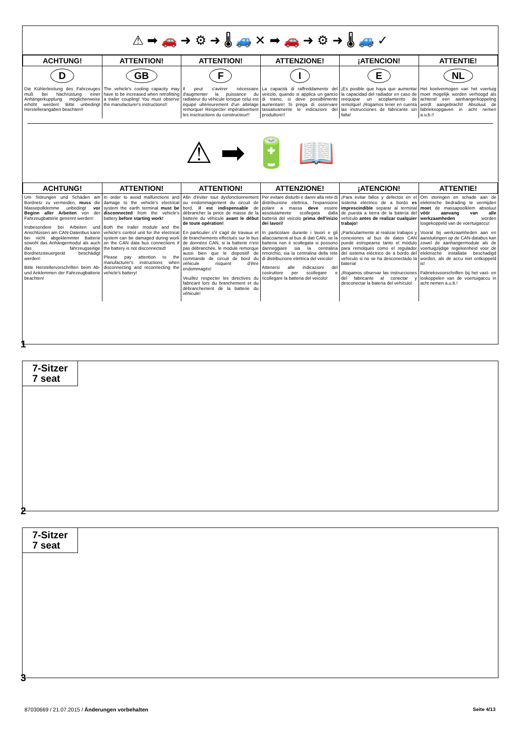⚠ ➡ 🚗 ➜ ⚙ ➜ 🌡 🚙 ✕ ➡ 🚗 ➜ ⚙ ➜ 🌡 🚙 ✓
| ACHTUNG! | ATTENTION! | ATTENTION! | ATTENZIONE! | ¡ATENCION! | ATTENTIE! |
| --- | --- | --- | --- | --- | --- |
| D | GB | F | I | E | NL |
| Die Kühlerleistung des Fahrzeuges muß bei Nachrüstung einer Anhängerkupplung möglicherweise erhöht werden! Bitte unbedingt Herstellerangaben beachten!! | The vehicle's cooling capacity may have to be increased when retrofitting a trailer coupling! You must observe the manufacturer's instructions!! | Il peut s'avérer nécessaire d'augmenter la puissance du radiateur du véhicule lorsque celui est équipé ultérieurement d'un attelage remorque! Respecter impérativement les insctructions du constructeur!! | La capacità di raffreddamento del veicolo, quando si applica un gancio di traino, si deve possibilmente aumentare! Si prega di osservare tassativamente le indicazioni del produttore!! | ¡Es posible que haya que aumentar la capacidad del radiador en caso de reequipar un acoplamiento de remolque! ¡Rogamos tener en cuenta las instrucciones de fabricante sin falta! | Het koelvermogen van het voertuig moet mogelijk worden verhoogd als achteraf een aanhangerkoppeling wordt aangebracht! Absoluut de fabrieksopgaven in acht nemen a.u.b.!! |
⚠ ➡ 🔋 📖
| ACHTUNG! | ATTENTION! | ATTENTION! | ATTENZIONE! | ¡ATENCION! | ATTENTIE! |
| --- | --- | --- | --- | --- | --- |
| Um Störungen und Schäden am Bordnetz zu vermeiden, muss die Massepolklemme unbedingt vor Beginn aller Arbeiten von der Fahrzeugbatterie getrennt werden! Insbesondere bei Arbeiten und Anschlüssen am CAN-Datenbus kann bei nicht abgeklemmter Batterie sowohl das Anhängermodul als auch das fahrzeugseitige Bordnetzsteuergerät beschädigt werden! Bitte Herstellervorschriften beim Ab- und Anklemmen der Fahrzeugbatterie beachten! | In order to avoid malfunctions and damage to the vehicle's electrical system the earth terminal must be disconnected from the vehicle's battery before starting work! Both the trailer module and the vehicle's control unit for the electrical system can be damaged during work on the CAN data bus connections if the battery is not disconnected! Please pay attention to the manufacturer's instructions when disconnecting and reconnecting the vehicle's battery! | Afin d'éviter tout dysfonctionnement ou endommagement du circuit de bord, il est indispensable de débrancher la pince de masse de la batterie du véhicule avant le début de toute opération! En particulier s'il s'agit de travaux et de branchements effectués sur le bus de données CAN, si la batterie n'est pas débranchée, le module remorque aussi bien que le dispositif de commande de circuit de bord du véhicule risquent d'être endommagés! Veuillez respecter les directives du fabricant lors du branchement et du débranchement de la batterie du véhicule! | Per evitare disturbi e danni alla rete di distribuzione elettrica, l'espansione polare a massa deve essere assolutamente scollegata dalla batteria del veicolo prima dell'inizio dei lavori! In particolare durante i lavori e gli allacciamenti al bus di dati CAN, se la batteria non è scollegata si possono danneggiare sia la centralina rimorchio, sia la centralina della rete di distribuzione elettrica del veicolo! Attenersi alle indicazioni del costruttore per scollegare e ricollegare la batteria del veicolo! | ¡Para evitar fallos y defectos en el sistema eléctrico de a bordo es imprescindible separar al terminal de puesta a tierra de la batería del vehículo antes de realizar cualquier trabajo! ¡Particularmente al realizar trabajos y conexiones al bus de datos CAN puede estropearse tanto el módulo para remolques como el regulador del sistema eléctrico de a bordo del vehículo si no se ha desconectado la batería! ¡Rogamos observar las instrucciones del fabricante al conectar y desconectar la batería del vehículo! | Om storingen en schade aan de elektrische bedrading te vermijden moet de massapoolklem absoluut vóór aanvang van alle werkzaamheden worden losgekoppeld van de voertuigaccu! Vooral bij werkzaamheden aan en aansluitingen op de CAN-databus kan zowel de aanhangermodule als de voertuigzijdige regeleenheid voor de elektrische installatie beschadigd worden, als de accu niet ontkoppeld is! Fabrieksvoorschriften bij het vast- en loskoppelen van de voertuigaccu in acht nemen a.u.b.! |
1
7-Sitzer
7 seat
2
7-Sitzer
7 seat
3
87030669 / 21.07.2015 / Änderungen vorbehalten
Seite 4/13